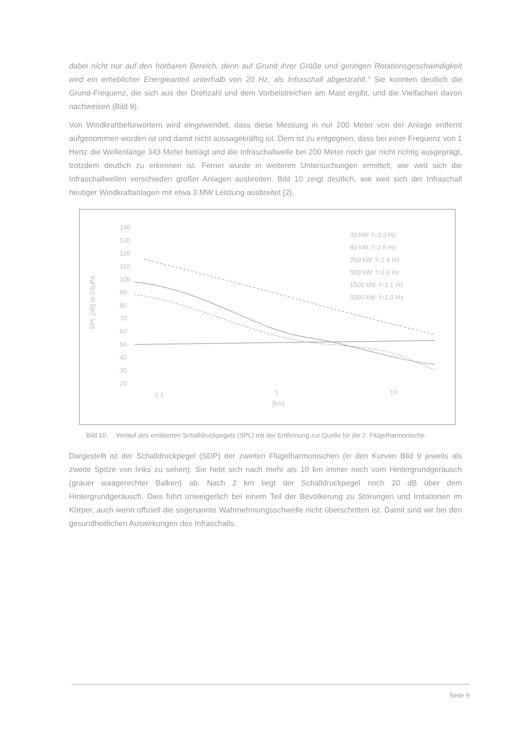dabei nicht nur auf den hörbaren Bereich, denn auf Grund ihrer Größe und geringen Rotationsgeschwindigkeit wird ein erheblicher Energieanteil unterhalb von 20 Hz, als Infraschall abgestrahlt." Sie konnten deutlich die Grund-Frequenz, die sich aus der Drehzahl und dem Vorbeistreichen am Mast ergibt, und die Vielfachen davon nachweisen (Bild 9).
Von Windkraftbefürwortern wird eingewendet, dass diese Messung in nur 200 Meter von der Anlage entfernt aufgenommen worden ist und damit nicht aussagekräftig ist. Dem ist zu entgegnen, dass bei einer Frequenz von 1 Hertz die Wellenlänge 343 Meter beträgt und die Infraschallwelle bei 200 Meter noch gar nicht richtig ausgeprägt, trotzdem deutlich zu erkennen ist. Ferner wurde in weiteren Untersuchungen ermittelt, wie weit sich die Infraschallwellen verschieden großer Anlagen ausbreiten. Bild 10 zeigt deutlich, wie weit sich der Infraschall heutiger Windkraftanlagen mit etwa 3 MW Leistung ausbreitet [2].
140
130
120
110
100
90
80
70
60
50
40
30
20
0.1
1
10
[km]
SPL [dB] re 20µPa
30 kW: f=3.2 Hz
80 kW: f=2.6 Hz
250 kW: f=2.4 Hz
500 kW: f=2.0 Hz
1500 kW: f=1.1 Hz
5000 kW: f=1.0 Hz
Bild 10: Verlauf des emittierten Schalldruckpegels (SPL) mit der Entfernung zur Quelle für die 2. Flügelharmonische.
Dargestellt ist der Schalldruckpegel (SDP) der zweiten Flügelharmonischen (in den Kurven Bild 9 jeweils als zweite Spitze von links zu sehen). Sie hebt sich nach mehr als 10 km immer noch vom Hintergrundgeräusch (grauer waagerechter Balken) ab. Nach 2 km liegt der Schalldruckpegel noch 20 dB über dem Hintergrundgeräusch. Dies führt unweigerlich bei einem Teil der Bevölkerung zu Störungen und Irritationen im Körper, auch wenn offiziell die sogenannte Wahrnehmungsschwelle nicht überschritten ist. Damit sind wir bei den gesundheitlichen Auswirkungen des Infraschalls.
Seite 9